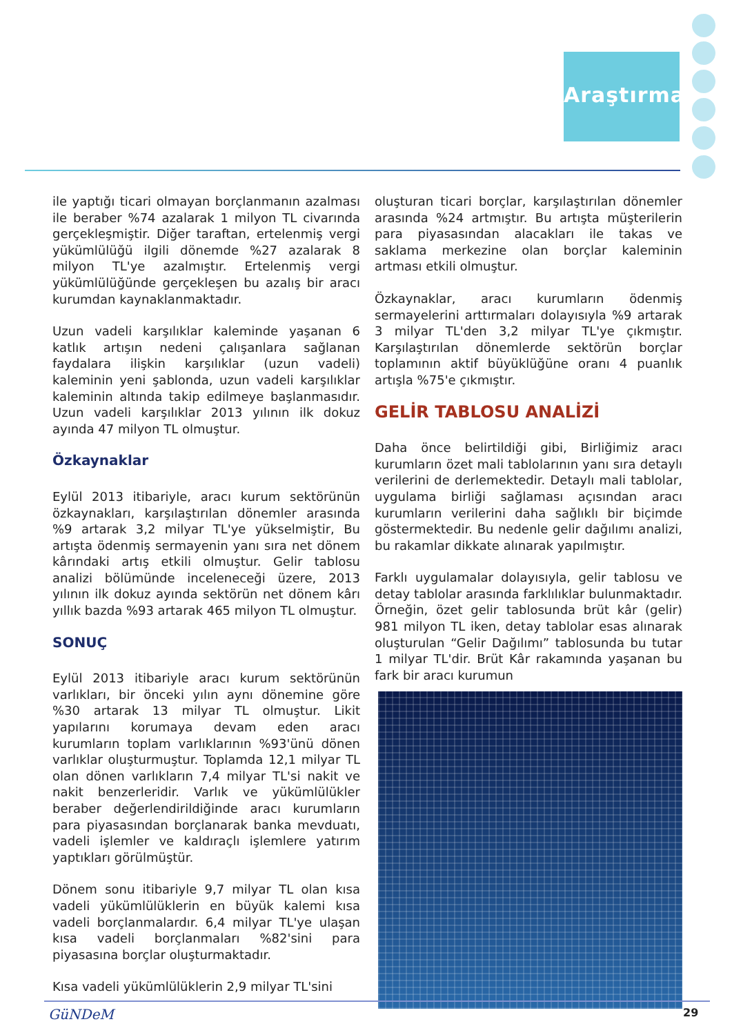Araştırma
ile yaptığı ticari olmayan borçlanmanın azalması ile beraber %74 azalarak 1 milyon TL civarında gerçekleşmiştir. Diğer taraftan, ertelenmiş vergi yükümlülüğü ilgili dönemde %27 azalarak 8 milyon TL'ye azalmıştır. Ertelenmiş vergi yükümlülüğünde gerçekleşen bu azalış bir aracı kurumdan kaynaklanmaktadır.
Uzun vadeli karşılıklar kaleminde yaşanan 6 katlık artışın nedeni çalışanlara sağlanan faydalara ilişkin karşılıklar (uzun vadeli) kaleminin yeni şablonda, uzun vadeli karşılıklar kaleminin altında takip edilmeye başlanmasıdır. Uzun vadeli karşılıklar 2013 yılının ilk dokuz ayında 47 milyon TL olmuştur.
Özkaynaklar
Eylül 2013 itibariyle, aracı kurum sektörünün özkaynakları, karşılaştırılan dönemler arasında %9 artarak 3,2 milyar TL'ye yükselmiştir, Bu artışta ödenmiş sermayenin yanı sıra net dönem kârındaki artış etkili olmuştur. Gelir tablosu analizi bölümünde inceleneceği üzere, 2013 yılının ilk dokuz ayında sektörün net dönem kârı yıllık bazda %93 artarak 465 milyon TL olmuştur.
SONUÇ
Eylül 2013 itibariyle aracı kurum sektörünün varlıkları, bir önceki yılın aynı dönemine göre %30 artarak 13 milyar TL olmuştur. Likit yapılarını korumaya devam eden aracı kurumların toplam varlıklarının %93'ünü dönen varlıklar oluşturmuştur. Toplamda 12,1 milyar TL olan dönen varlıkların 7,4 milyar TL'si nakit ve nakit benzerleridir. Varlık ve yükümlülükler beraber değerlendirildiğinde aracı kurumların para piyasasından borçlanarak banka mevduatı, vadeli işlemler ve kaldıraçlı işlemlere yatırım yaptıkları görülmüştür.
Dönem sonu itibariyle 9,7 milyar TL olan kısa vadeli yükümlülüklerin en büyük kalemi kısa vadeli borçlanmalardır. 6,4 milyar TL'ye ulaşan kısa vadeli borçlanmaları %82'sini para piyasasına borçlar oluşturmaktadır.
Kısa vadeli yükümlülüklerin 2,9 milyar TL'sini
oluşturan ticari borçlar, karşılaştırılan dönemler arasında %24 artmıştır. Bu artışta müşterilerin para piyasasından alacakları ile takas ve saklama merkezine olan borçlar kaleminin artması etkili olmuştur.
Özkaynaklar, aracı kurumların ödenmiş sermayelerini arttırmaları dolayısıyla %9 artarak 3 milyar TL'den 3,2 milyar TL'ye çıkmıştır. Karşılaştırılan dönemlerde sektörün borçlar toplamının aktif büyüklüğüne oranı 4 puanlık artışla %75'e çıkmıştır.
GELİR TABLOSU ANALİZİ
Daha önce belirtildiği gibi, Birliğimiz aracı kurumların özet mali tablolarının yanı sıra detaylı verilerini de derlemektedir. Detaylı mali tablolar, uygulama birliği sağlaması açısından aracı kurumların verilerini daha sağlıklı bir biçimde göstermektedir. Bu nedenle gelir dağılımı analizi, bu rakamlar dikkate alınarak yapılmıştır.
Farklı uygulamalar dolayısıyla, gelir tablosu ve detay tablolar arasında farklılıklar bulunmaktadır. Örneğin, özet gelir tablosunda brüt kâr (gelir) 981 milyon TL iken, detay tablolar esas alınarak oluşturulan “Gelir Dağılımı” tablosunda bu tutar 1 milyar TL'dir. Brüt Kâr rakamında yaşanan bu fark bir aracı kurumun
GüNDeM 29